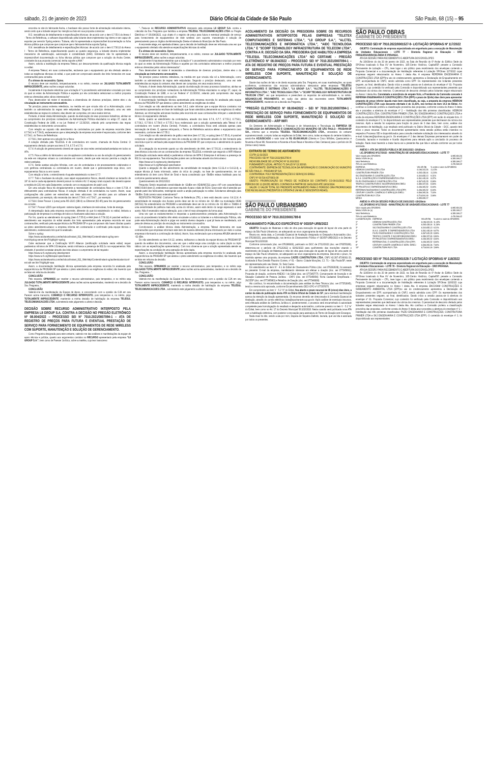sábado, 21 de janeiro de 2023 Diário Oficial da Cidade de São Paulo São Paulo, 68 (15) – 95
encontra no site do fabricante Aruba, o hardware não possui fonte de alimentação redundante interna, sendo certo que a licitante sequer faz menção ao fato em sua proposta comercial.
III.3. inexistência de detalhamento e especificações técnicas: de acordo com o item 6.7.55.6 do Anexo I - Termo de Referência, o software disponibilizado pela licitante deve implementar log interno e ser capaz de exportar par servidor Syslog externo. Todavia, não foi apresentada a imprescindível documentação ou ficha técnica pública que comprove que comprove que o fabricante Aruba suporta Syslog.
III.4. inexistência de detalhamento e especificações técnicas: de acordo com o item 6.7.56.10 do Anexo I - Termo de Referência, especificamente quanto ao quesito segurança, a licitante deveria implementar mecanismo de autenticação, autorização e contabilidade (AAA). Entretanto não foi apresentada a imprescindível documentação ou ficha técnica pública que comprove que a solução da Aruba Center, constante da sua proposta comercial, tenha suporte a AAA."
Assim, solicita a inabilitação da empresa Telesul, por descumprimento da qualificação técnica exigida no edital.
A empresa Telesul, em suas contrarrazões, esclarece que o equipamento por ela ofertado atende a todas as exigências técnicas do edital, o que pode ser comprovado através dos links fornecidos em suas contrarrazões para consulta.
É a síntese do necessário. Opino.
O recurso deve ser recebido, tempestivamente, e no mérito, merece ser JULGADO TOTALMENTE IMPROCEDENTE, pelas razões a seguir aduzidas.
Inicialmente é importante relembrar que a licitação é "o procedimento administrativo vinculado por meio do qual os entes da Administração Pública e aqueles por ela controlados selecionam a melhor proposta entre as oferecidas pelos vários interessados" .
Para desenvolver tal mister é necessária a observância de diversos princípios, dentre eles o da vinculação ao instrumento convocatório.
Tal princípio possui extrema relevância, na medida em que vincula não só a Administração, como também os administrados às regras nele estipuladas. Segundo o princípio destacado, uma vez nele estabelecidas as regras do certame, elas devem ser cumpridas, em seus exatos termos.
Portanto, é dever desta Administração, quando da elaboração de seus processos licitatórios, alinhar-se ao cumprimento dos princípios norteadores da Administração Pública elucidados no artigo 37, caput, da Constituição Federal de 1988, e na Lei Federal nº 13.303/16, zelando pelo cumprimento das regras estabelecidas no instrumento convocatório.
Com relação ao suposto não atendimento da controladora por parte da empresa recorrida (itens 6.7.54.2 e 6.7.54.6), esclarecemos que a interpretação da empresa recorrente é equivocada, conforme item 6.7.54.1. do Termo de Referência:
6.7.54.1. Item apenas se a solução for a física:
A solução ofertada pela TELESUL é de controladora em nuvem, chamada de Aruba Central. O equipamento ofertado cumpre aos itens 6.7.4, 6.7.5 e 6.7.6.
6.7.4. A solução de gerenciamento deverá ser capaz de criar redes centralizadas/tuneladas em todos os APs.
6.7.5. Fica a critério do fabricante o uso de appliance controladora ou uso da solução do gerenciamento da rede em máquinas virtuais ou controladora em nuvem, desde que este recurso permita a criação de redes tuneladas.
6.7.6. Serão aceitas soluções híbridas, com uso de controladora e de processamento colaborativo e com gerência centralizada ou controladora em nuvem, desde que o gerenciamento seja único, com equipamentos físicos ou em nuvem.
Com relação a fonte, o entendimento é aquele estabelecido no item 6.7.7:
6.7.7. Todo o hardware da solução, caso sejam equipamentos físicos, deverá obedecer ao tamanho de 19" do rack e cada equipamento deverá possuir no máximo 4U. O espaço total ocupado não deverá superar a medida de 22U em cada Datacenter, contando com os espaçadores de patch cord.
Em uma solução física há obrigatoriamente a necessidade de controladora física e o item 6.7.54. é efetivamente para controladoras físicas. A solução ofertada é de controladora na nuvem. Assim, suas configurações não podem ser extensíveis aos itens adicionais. Um servidor para um software de gerenciamento, por exemplo, não necessita dos itens 6.7.54.4. e 6.7.54.7., por exemplo:
6.7.54.4. Deve Possuir 1 (uma) porta RS-232C (DB-9) ou Ethernet (RJ-45) para fins de gerenciamento via console.
6.7.54.7. Possuir LEDS que indiquem: sistema ligado, interfaces de rede ativas, fonte de energia.
A interpretação dada pela empresa recorrente, diferente do que foi estabelecido no edital, limitaria a participação de empresas e a entrega de todos os hardwares adicionais a solução.
Por fim, quanto ao atendimento do syslog (item 6.7.55.6) e AAA (item 6.7.56.10) é possível verificar o atendimento aos requisitos do edital através dos links apresentados pela empresa recorrida em suas contrarrazões, verificado pela equipe técnica da PRODAM-SP e que comprovam não haver dúvidas quanto ao pleno atendimento.abaixo: a empresa informa em contrarrazão e confirmado pela equipe técnica o atendimento, evidenciando link que foi analisado.
Sobre o syslog:
https://www.arubanetworks.com/techdocs/Instant_811_WebHelp/Content/instant-ug/log-serv-monit/syslog-server.htm?Highlight=syslog
Cabe esclarecer que a Certificação WI-FI Alliance (certificação solicitada neste edital) requer parâmetros mínimos de WPA 3 Enterprise, sendo intrínseca a presença de 802.1x nos equipamentos. Não obstante, é possível constatar através dos links abaixo o cumprimento de tal requisito:
https://www.wi-fi.org/security-development
https://www.wi-fi.org/file/wpa3-specification
https://www.arubanetworks.com/techdocs/Instant_811_WebHelp/Content/instant-ug/authentication/conf-ext-ath-ser.htm?Highlight=aaa
Assim, a documentação habilitação técnica apresentada pela empresa recorrida foi analisada pela equipe técnica da PRODAM-SP que atestou o pleno atendimento as exigências do edital, não havendo que se falar em reforma da decisão.
CONCLUSÃO
Pelo exposto, OPINAMOS por receber o recurso administrativo, pois tempestivo, e no mérito seja JULGADO TOTALMENTE IMPROCEDENTE pelas razões acima apresentadas, mantendo-se a decisão da Sra. Pregoeira..."
CONCLUSÃO
Valendo-me da manifestação da Equipe de Apoio, e concordando com a opinião da GJA em seu Parecer acima transcrito, CONHEÇO O RECURSO INTERPOSTO, pois tempestivo e, no mérito, julgo TOTALMENTE IMPROCEDENTE, mantendo a minha decisão de habilitação da empresa TELESUL TELECOMUNICACOES LTDA, submetendo este julgamento a ulterior decisão.
DECISÃO SOBRE RECURSO ADMINISTRATIVO INTERPOSTO PELA EMPRESA L8 GROUP S.A. CONTRA A DECISÃO NO PREGÃO ELETRÔNICO Nº 08.004/2022 – PROCESSO SEI Nº 7010.2021/0007094-1 – ATA DE REGISTRO DE PREÇOS PARA FUTURA E EVENTUAL PRESTAÇÃO DE SERVIÇO PARA FORNECIMENTO DE EQUIPAMENTOS DE REDE WIRELESS COM SUPORTE, MANUTENÇÃO E SOLUÇÃO DE GERENCIAMENTO.
Como Pregoeira designada para este certame, valendo-me das análises e manifestações da equipe de apoio técnica e jurídica, quanto aos argumentos contidos no RECURSO apresentado pela empresa "L8 GROUP S.A.", bem como de Parecer Jurídico, sobre a matéria, cujo teor transcrevo:
"...Trata-se de RECURSO ADMINISTRATIVO interposto pela empresa L8 GROUP S.A. contra a r.decisão da Sra. Pregoeira que habilitou a empresa TELESUL TELECOMUNICAÇÕES LTDA no Pregão Eletrônico nº 08.004/2022, cujo objeto é o registro de preço para futura e eventual prestação de serviço para fornecimento de equipamentos de rede wireless com suporte, manutenção e solução de gerenciamento para os órgãos da Administração Direta e Indireta do Município de São Paulo.
A recorrente alega, em apertada síntese, que a decisão de habilitação deve ser reformada uma vez que o equipamento ofertado não atende as especificações técnicas do edital.
É a síntese do necessário. Opino.
O recurso deve ser recebido, tempestivamente, e no mérito, merece ser JULGADO TOTALMENTE IMPROCEDENTE, pelas razões a seguir aduzidas.
Inicialmente é importante relembrar que a licitação é "o procedimento administrativo vinculado por meio do qual os entes da Administração Pública e aqueles por ela controlados selecionam a melhor proposta entre as oferecidas pelos vários interessados" .
Para desenvolver tal mister é necessária a observância de diversos princípios, dentre eles o da vinculação ao instrumento convocatório.
Tal princípio possui extrema relevância, na medida em que vincula não só a Administração, como também os administrados às regras nele estipuladas. Segundo o princípio destacado, uma vez nele estabelecidas as regras do certame, elas devem ser cumpridas, em seus exatos termos.
Portanto, é dever desta Administração, quando da elaboração de seus processos licitatórios, alinhar-se ao cumprimento dos princípios norteadores da Administração Pública elucidados no artigo 37, caput, da Constituição Federal de 1988, e na Lei Federal nº 13.303/16, zelando pelo cumprimento das regras estabelecidas no instrumento convocatório.
A documentação habilitação técnica apresentada pela empresa recorrida foi analisada pela equipe técnica da PRODAM-SP que atestou o pleno atendimento as exigências do edital.
Com relação ao não atendimento ao item 3.4.2, cabe informar que a equipe técnica constatou nos documentos apresentados em fase de habilitação que foram atendidos plenamente as exigências do edital. Ademais, as informações adicionais trazidas pela recorrida em suas contrarrazões reforçam o atendimento técnico do equipamento ofertado.
Ainda, quanto ao atendimento da controladora, através dos itens 6.7.4, 6.7.7, 6.7.53.2, 6.7.54.1, 6.7.54.2, 6.7.54.4, 6.7.54.6 e 6.7.55.2 ficou evidenciado que a solução apresentada pela Telesul é de controladora em nuvem (Aruba Central). Portanto, a controladora física será utilizada apenas para terminação de túneis. E, apenas reforçando, o Termo de Referência autoriza alterar o equipamento caso necessário, conforme item 6.7.55.2.
Com relação ao não atendimento de gráfico real-time (item 6.7.31), e syslog (item 6.7.55.6), é possível comprovar o pleno atendimento por meio de consulta ao site do fabricante através do link fornecido pela recorrida e que foi verificado pela equipe técnica da PRODAM-SP, que comprovou o atendimento do quanto solicitado.
Já a alegação da recorrente quanto ao não atendimento de AAA, item 6.7.56.10, o entendimento da área técnica concorda com as contrarrazões da empresa TELESUL e entende que segundo a WIFI Alliance (certificação solicitada neste edital) e parâmetros mínimos de WPA 3 Enterprise é intrínseco a presença de 802.1x nos equipamentos. Tais informações podem ser confirmadas através dos links abaixo:
https://www.wi-fi.org/security-development
https://www.wi-fi.org/file/wpa3-specification
Quanto a alegação de não atendimento da sensibilidade de recepção (itens 6.3.11.4 e 6.4.13.4), a equipe técnica já havia informado, antes do início do pregão, na fase de questionamentos, ter um entendimento do item como Nível de Sinal e havia considerado que -59dBm estava habilitado para tal, conforme questionamento abaixo:
Questionamento de 28/12/2022
Pergunta: Sendo requisitado sensibilidade de -62dBm em HE40/MCS11 para o AP com características MIMO 8x8:8 (item 3), entendemos que esse requisito é para o rádio de 5GHz. Esse valor não é atendido por grande parte dos fabricantes, restringindo assim a ampla participação no edital. Solicitamos alteração para -59dBm. Está correto nosso entendimento?
RESPOSTA PRODAM: Conforme Termo de Referência (TR), o item está descrito como: 6.4.12.4. A sensibilidade de recepção dos Access points deve ser de no mínimo de -62 dBm na modulação HE40 (MCS11) No entendimento da PRODAM a sensibilidade deve ser de no mínimo de -62 dBm e -59dBm é uma sensibilidade de potência mais alta, acima do mínimo, assim está dentro do range esperando e será aceito. Não é necessário realizar alteração, pois o item é mais abrangente da forma atual.
Uma vez que os esclarecimentos e respostas a questionamentos prestados pela Administração no curso do procedimento licitatório têm efeito vinculante a todos os licitantes e a Administração Pública, não pode esta Administração decidir e julgar em sentido diverso daquela o qual já havia se manifestado, sob pena de ofensa ao princípio da vinculação ao instrumento convocatório.
Corroborando a análise técnica desta Administração, a empresa Telesul demonstra em suas contrarrazões que empresas informam este item de maneira diferente (Aruba informando por rádio e outras empresas informando a combinação de rádios). Assim, ficou evidenciado que a empresa ARUBA atende em -62 dBm.
Do não atendimento ao item 6.4.12, antena, ratificamos a decisão da equipe técnica da PRODAM-SP quando da análise dos documentos, uma vez que o edital exige uma condição ou outra (duplo ou triplo rádios com as especificações apresentadas). Com isso observa-se que a solução apresentada atende as especificações na condição de uma operação de rádio dupla.
Assim, a documentação habilitação técnica apresentada pela empresa recorrida foi analisada pela equipe técnica da PRODAM-SP que atestou o pleno atendimento as exigências do edital, não havendo que se falar em reforma da decisão.
CONCLUSÃO
Pelo exposto, OPINAMOS por receber o recurso administrativo, pois tempestivo, e no mérito seja JULGADO TOTALMENTE IMPROCEDENTE pelas razões acima apresentadas, mantendo-se a decisão da Sra. Pregoeira..."
CONCLUSÃO
Valendo-me da manifestação da Equipe de Apoio, e concordando com a opinião da GJA em seu Parecer acima transcrito, CONHEÇO O RECURSO INTERPOSTO, pois tempestivo e, no mérito, julgo TOTALMENTE IMPROCEDENTE, mantendo a minha decisão de habilitação da empresa TELESUL TELECOMUNICACOES LTDA , submetendo este julgamento a ulterior decisão.
ACOLHIMENTO DA DECISÃO DA PREGOEIRA SOBRE OS RECURSOS ADMINISTRATIVOS INTERPOSTOS PELAS EMPRESAS "TELETEX COMPUTADORES E SISTEMAS LTDA.", "L8 GROUP S.A.", "ALCTEL TELECOMUNICAÇÕES E INFORMÁTICA LTDA.", "AIDC TECNOLOGIA LTDA." E "3CORP TECHNOLOGY INFRAESTRUTURA DE TELECOM LTDA", CONTRA A R. DECISÃO DA SRA. PREGOEIRA QUE HABILITOU A EMPRESA "TELESUL TELECOMUNICAÇÕES LTDA" NO CERTAME - PREGÃO ELETRÔNICO Nº 08.004/2022 – PROCESSO SEI Nº 7010.2021/0007094-1 – ATA DE REGISTRO DE PREÇOS PARA FUTURA E EVENTUAL PRESTAÇÃO DE SERVIÇO PARA FORNECIMENTO DE EQUIPAMENTOS DE REDE WIRELESS COM SUPORTE, MANUTENÇÃO E SOLUÇÃO DE GERENCIAMENTO.
Diante das razões de fato e de direito expostas pela Sra. Pregoeira, em suas manifestações, as quais acolhemos, conhecemos dos recursos administrativos interpostos pelas empresas "TELETEX COMPUTADORES E SISTEMAS LTDA.", "L8 GROUP S.A.", "ALCTEL TELECOMUNICAÇÕES E INFORMÁTICA LTDA.", "AIDC TECNOLOGIA LTDA." e "3CORP TECHNOLOGY INFRAESTRUTURA DE TELECOM LTDA", vez que tempestivos e preenchem os requisitos de admissibilidade e, no mérito, NEGAMOS-LHE PROVIMENTO, em razão dos pleitos das recorrentes serem TOTALMENTE IMPROCEDENTE, mantendo-se a decisão da Pregoeira.
"PREGÃO ELETRÔNICO Nº 08.004/2022 – SEI Nº 7010.2021/0007094-1 - PRESTAÇÃO DE SERVIÇO PARA FORNECIMENTO DE EQUIPAMENTOS DE REDE WIRELESS COM SUPORTE, MANUTENÇÃO E SOLUÇÃO DE GERENCIAMENTO – ARP WIFI
Os Diretores de Administração e Finanças e de Infraestrutura e Tecnologia da EMPRESA DE TECNOLOGIA DA INFORMAÇÃO E COMUNICAÇÃO DO MUNICÍPIO DE SÃO PAULO - PRODAM-SP S/A., informa que a empresa TELESUL TELECOMUNICAÇÕES LTDA., vencedora do certame supramencionado, cumpriu todas as exigências do Edital, bem como, todas as etapas do certame licitatório, sendo-lhe ADJUDICADO o valor total de R$ 85.499.999,96 (Oitenta e Cinco Milhões, Quatrocentos e Noventa e Nove Mil, Novecentos e Noventa e Nove Reais e Noventa e Seis Centavos) para o período de 36 (trinta e seis) meses.
EXTRATO DE TERMO DE ADITAMENTO
CO/TA-12.01/2023
PROCESSO SEI Nº 7010.2021/0013760-4
INEXIGIBILIDADE DE LICITAÇÃO Nº 01.002/2022
FUNDAMENTO LEGAL: ARTIGO 71 DA LEI Nº 13.303/16.
CONTRATANTE: EMPRESA DE TECNOLOGIA DA INFORMAÇÃO E COMUNICAÇÃO DO MUNICÍPIO DE SÃO PAULO – PRODAM-SP S/A.
CONTRATADA: POLY REPRESENTAÇÕES E SERVIÇOS EIRELI.
CNPJ Nº 00.514.427/0001-08
OBJETO: PRORROGAÇÃO DO PRAZO DE VIGÊNCIA DO CONTRATO CO-09.01/2022 PELO PERÍODO DE 12 (DOZE) MESES, CONTADOS A PARTIR DE 19/01/2023 ATÉ 18/01/2024.
VALOR: O VALOR TOTAL DO PRESENTE INSTRUMENTO PARA O PERÍODO ORA PRORROGADO É DE R$ 381.600,00 (TREZENTOS E OITENTA E UM MIL E SEISCENTOS REAIS).
SÃO PAULO URBANISMO
GABINETE DO PRESIDENTE
PROCESSO SEI Nº 7810.2022/0001789-8
CHAMAMENTO PÚBLICO ESPECÍFICO Nº 003/SP-URB/2022
OBJETO: Doação de Materiais e mão de obra para execução de ajuste de layout de uma parte do espaço da São Paulo Urbanismo, se adequando ao novo organograma da empresa.
Reuniu-se, nesta data, a Comissão Especial de Avaliação designada no Despacho Autorizatório (doc. sei 076200033), para deliberação, nos termos do Chamamento Público nº 003/SP-URB/2022 e do Decreto Municipal 58.102/2018.
Conforme comunicado (doc. sei 076298006), publicado no DOC de 27/12/2022 (doc. sei 076355186), determinou-se o período de 27/12/2022 a 03/01/2023 para acolhimento das inscrições visando o recebimento de Doação de Materiais e mão de obra para execução de ajuste de layout de uma parte do espaço da São Paulo Urbanismo, se adequando ao novo organograma da empresa. Decorrido o prazo, foi recebida apenas uma proposta, da empresa CAZES CONSTRUTORA LTDA, CNPJ 42.387.473/0001-33, localizada à Rua Geraldo Flausino Gomes, nº 61 – Bairro: Cidade Monções, CJ. 71 – São Paulo/SP, neste ato representada pelo seu Diretor, Sr. Salo Cazes.
Em atendimento ao item IV - 4.1 do Edital de Chamamento Público (doc. sei 076292029), foi anexado ao presente: E-mail da empresa, manifestando interesse em efetuar a doação (doc. sei 077345691); Proposta de doação, conforme ANEXO I do Edital (doc. sei 077345777); Comprovante de Inscrição e de Situação Cadastral de Pessoa Jurídica - CNPJ (doc. sei 077345854); Ficha Cadastral Simplificada – JUCESP (doc. sei 077345963) e Relatório de Doação (doc. sei 077346080)
Ato contínuo, foi encaminhada a documentação para análise da Área Técnica (doc. sei 077352645), tendo a mesma sido aprovada, conforme Encaminhamento DEO-GPO nº 077357675.
Em cumprimento ao item V - 5.2 "d" do Edital, fica aberto o prazo recursal de 05 (cinco) dias úteis, a contar da data de publicação desta ATA no Diário Oficial da Cidade de SP, para eventual manifestação acerca da intenção da doação apresentada. Os recursos deverão ser direcionados à Comissão Especial de Avaliação, através do correio eletrônico licita@spurbanismo.sp.gov.br. Após análise de eventuais recursos, será efetuada análise da Gerência Jurídica e, posteriormente, o processo será encaminhado à autoridade competente para homologação do resultado e despacho autorizatório, conforme previsto no item V - 5.2 "e" do Edital, bem como no Art. 17 do Decreto Municipal 58.102/2018. Nesta ocasião será publicada nova ATA com a habilitação definitiva, com posterior convocação para assinatura do Termo de Doação sem Encargos.
Nada mais foi dito, sendo a ata por mim, Dayana de Siqueira Dalbelo, lavrada, que vai lida e assinada por todos os presentes.
SÃO PAULO OBRAS
GABINETE DO PRESIDENTE
PROCESSO SEI Nº 7910.2022/0001527-9- LICITAÇÃO SPOBRAS Nº 117/2022
OBJETO: Contratação de empresa especializada em engenharia para a execução de Manutenção de Unidades Educacionais - LOTE 77 - Diretoria Regional de Educação – DRE FREGUESIA/BRASILÂNDIA E IPIRANGA.
ATA DA SESSÃO PARA RECEBIMENTO E ABERTURA DOS ENVELOPES
Às 10h30min do dia 20 de janeiro de 2023, na Sala de Reunião do 6º Andar do Edifício Sede da SPObras localizado à Rua XV de Novembro, 165-Centro Histórico, Capital/SP, perante a Comissão Permanente de Licitação – CPL, teve lugar o ato público para recebimento dos envelopes contendo a Proposta Comercial e a documentação de Habilitação referentes à Licitação SPObras 117/2022 cujas empresas seguem relacionados no Anexo I desta Ata. A empresa REFERMA ENGENHARIA E CONSTRUÇÕES LTDA (EPP)no ato do credenciamento apresentou a Declaração de Enquadramento em EPP, acompanhada do CNPJ, sendo admitida como EPP. Os representantes dos licitantes presentes seguem, ao final, identificados. Dando início a sessão passou-se à abertura do envelope nº 01- Proposta Comercial, cujo conteúdo foi verificado pela Comissão e disponibilizado aos representantes presentes que declinaram da rubrica dos mesmos. O percentual de desconto ofertado pelos licitantes segue relacionado no Anexo I desta Ata. Constatada a ocorrência de empate ficto, a Presidente da Comissão concede à REFERMA ENGENHARIA E CONSTRUÇÕES LTDA (EPP) o prazo de 3(três) dias úteis para apresentar proposta de preço inferior àquela mais bem classificada, ou seja, a proposta da empresa HEBROM CONSTRUÇÕES LTDA cujo desconto ofertado é de 11,43%, nos termos do item 14.3 do Edital. Ato contínuo a Comissão proferiu a classificação provisória das propostas, conforme consta do Anexo II desta ata e procedeu a abertura do envelope nº 2 – Habilitação das três primeiras classificadas: HEBROM CONSTRUÇÕES LTDA; CONSTRUTORA PRIMER LTDA; SKJ ENGENHARIA E CONSTRUÇOES LTDA e ainda da empresa REFERMA ENGENHARIA E CONSTRUÇÕES LTDA (EPP) em razão do empate ficto. O conteúdo do envelope nº 2, foi disponibilizado aos representantes presentes que declinaram da rubrica dos mesmos. Após a sessão foi suspensa para fruição do prazo de 3 dias úteis, bem como, análise dos documentos de habilitação, cujo resultado será publicado no Diário Oficial da Cidade – DOC, quando terá início o prazo recursal. Todos os documentos apresentados nesta sessão pública serão inseridos no respectivo Processo SEI e disponibilizados para consulta mediante solicitação dos interessados através do e-mail: licitacoes@spobras.sp.gov.br. Os envelopes nº 2 das demais Empresas permanecem em poder da Comissão, lacrados e inviolados e ficarão disponíveis para retirada após a conclusão do processo de licitação. Nada mais havendo a tratar lavrou-se a presente Ata que lida e achada conforme vai por todos assinada.
ANEXO I- ATA DA SESSÃO PÚBLICA DE 20/01/2023 -10h30min
LIC.SPOBRAS Nº117/2022 - MANUTENÇÃO DE UNIDADES EDUCACIONAIS - LOTE 77
| Valor orçado pela SPOBRAS | 6.995.984,26 |
| Média \>50% de (a) | 6.395.099,17 |
| Valor Referência | 6.395.099,17 |
| 70% do valor Referência | 4.476.569,42 |
| EMPRESA | VALOR R$ | % sobre o valor da SPOBRAS |
| --- | --- | --- |
| HEBROM CONSTRUÇÕES LTDA | 6.196.343,26 | 11,43% |
| CONSTRUTORA PRIMER LTDA | 6.205.438,04 | 11,30% |
| SKJ ENGENHARIA E CONSTRUÇOES LTDA | 6.344.658,13 | 9,31% |
| M.A.S. CONSTRUÇÕES E EMPREENDIMENTOS LTDA | 6.361.448,49 | 9,07% |
| PILÃO ENGENHARIA E CONSTRUÇÕES LTDA | 6.367.045,28 | 8,99% |
| TRÓPICO CONSTRUTORA E INCORPORADORA EIRELI | 6.380.337,65 | 8,80% |
| FP PROJETOS E EMPREENDIMENTOS EIRELI | 6.436.305,52 | 8,00% |
| REFERMA ENGENHARIA E CONSTRUÇÕES LTDA (EPP) | 6.436.305,52 | 8,00% |
| CENTURY CONSTR. COMÉRCIO E SERVIÇOS EIRELI | 6.506.265,36 | 7,00% |
| CONSTRUTORA ROY LTDA | 6.716.844,49 | 3,99% |
| MÉDIA | 6.395.099,17 | |
ANEXO II- ATA DA SESSÃO PÚBLICA DE 20/01/2023 -10h30min
LIC.SPOBRAS Nº117/2022 - MANUTENÇÃO DE UNIDADES EDUCACIONAIS - LOTE 77
| Valor orçado pela SPOBRAS | 6.995.984,26 |
| Média \>50% de (a) | 6.395.099,17 |
| Valor Referência | 6.395.099,17 |
| 70% do valor Referência | 4.476.569,42 |
| CLASSIFICAÇÃO | EMPRESA | VALOR R$ | % sobre o valor da SPOBRAS |
| --- | --- | --- | --- |
| 1º | HEBROM CONSTRUÇÕES LTDA | 6.196.343,26 | 11,43% |
| 2º | CONSTRUTORA PRIMER LTDA | 6.205.438,04 | 11,30% |
| 3º | SKJ ENGENHARIA E CONSTRUÇOES LTDA | 6.344.658,13 | 9,31% |
| 4º | M.A.S. CONSTR. E EMPREENDIMENTOS LTDA | 6.361.448,49 | 9,07% |
| 5º | PILÃO ENGENHARIA E CONSTRUÇÕES LTDA | 6.367.045,28 | 8,99% |
| 6º | TRÓPICO CONSTR. E INCORPORADORA EIRELI | 6.380.337,65 | 8,80% |
| 7º | FP PROJETOS E EMPREENDIMENTOS EIRELI | 6.436.305,52 | 8,00% |
| 8º | REFERMA ENG. E CONSTRUÇÕES LTDA (EPP) | 6.436.305,52 | 8,00% |
| 9º | CENTURY CONSTR COMÉRCIO E SERV. EIRELI | 6.506.265,36 | 7,00% |
| 10º | CONSTRUTORA ROY LTDA | 6.716.844,49 | 3,99% |
PROCESSO SEI Nº 7910.2022/0001528-7 LICITAÇÃO SPOBRAS Nº 118/2022
OBJETO: Contratação de empresa especializada em engenharia para a execução de Manutenção de Unidades Educacionais - LOTE 78 - Diretoria Regional de Educação – DRE IPIRANGA.
ATA DA SESSÃO PARA RECEBIMENTO E ABERTURA DOS ENVELOPES
Às 11h30min do dia 20 de janeiro de 2023, na Sala de Reunião do 6º Andar do Edifício Sede da SPObras localizado à Rua XV de Novembro, 165-Centro Histórico, Capital/SP, perante a Comissão Permanente de Licitação – CPL, teve lugar o ato público para recebimento dos envelopes contendo a Proposta Comercial e a documentação de Habilitação referentes à Licitação SPObras 118/2022 cuja empresas seguem relacionados no Anexo I desta Ata. A empresa ENCOSAM CONSTRUÇÕES E SANEAMENTO AMBIENTAL LTDA (EPP)no ato do credenciamento apresentou a Declaração de Enquadramento em EPP, acompanhada do CNPJ, sendo admitida como EPP. Os representantes dos licitantes presentes seguem, ao final, identificados. Dando início a sessão passou-se à abertura do envelope nº 01- Proposta Comercial, cujo conteúdo foi verificado pela Comissão e disponibilizado aos representantes presentes que declinaram da rubrica dos mesmos. O percentual de desconto ofertado pelos licitantes segue relacionado no Anexo I desta Ata. Ato contínuo a Comissão proferiu a classificação provisória das propostas, conforme consta do Anexo II desta ata e procedeu a abertura do envelope nº 2 – Habilitação das três primeiras classificadas: PILÃO ENGENHARIA E CONSTRUÇÕES; CONSTRUTORA PRIMER LTDA e SKJ ENGENHARIA E CONSTRUÇOES LTDA (EPP). O conteúdo do envelope nº 2, foi disponibilizado aos representantes